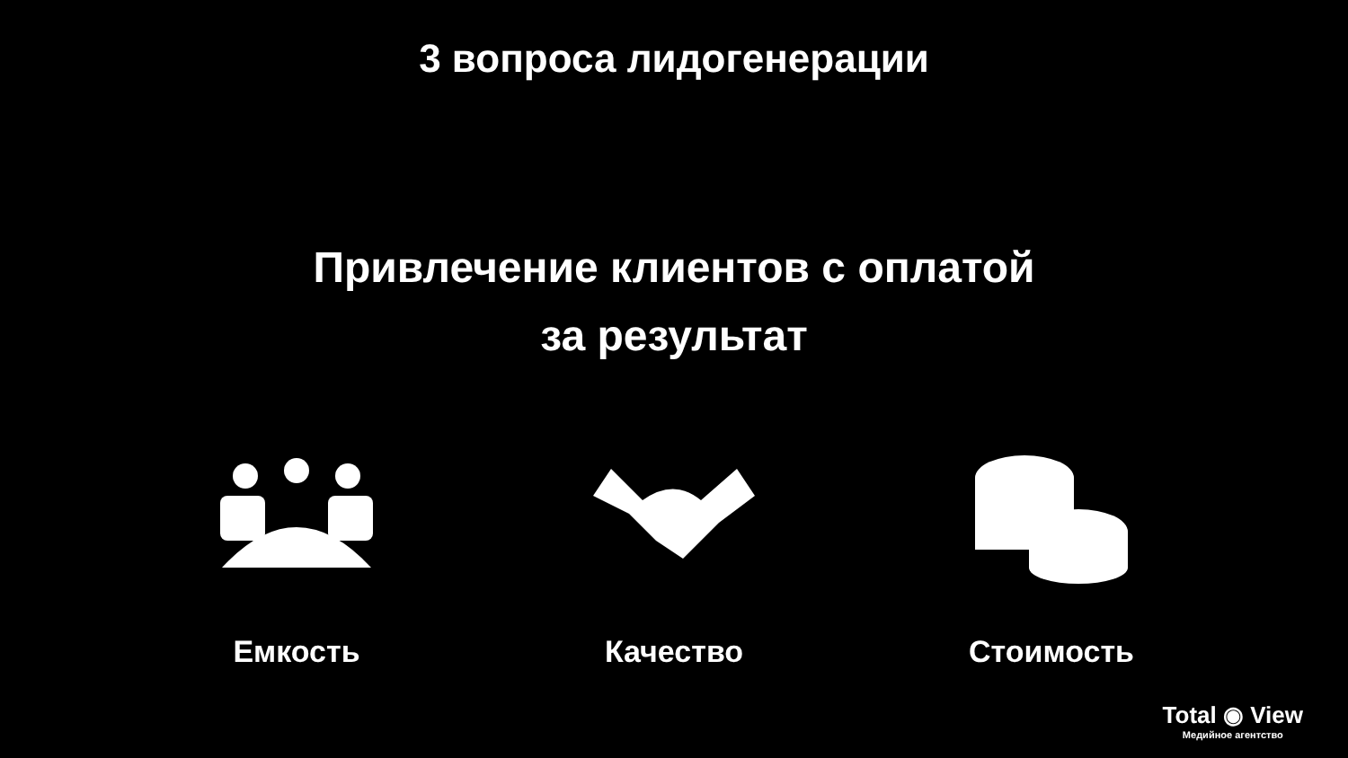3 вопроса лидогенерации
Привлечение клиентов с оплатой
за результат
Емкость Качество Стоимость
Total ◉ View
Медийное агентство